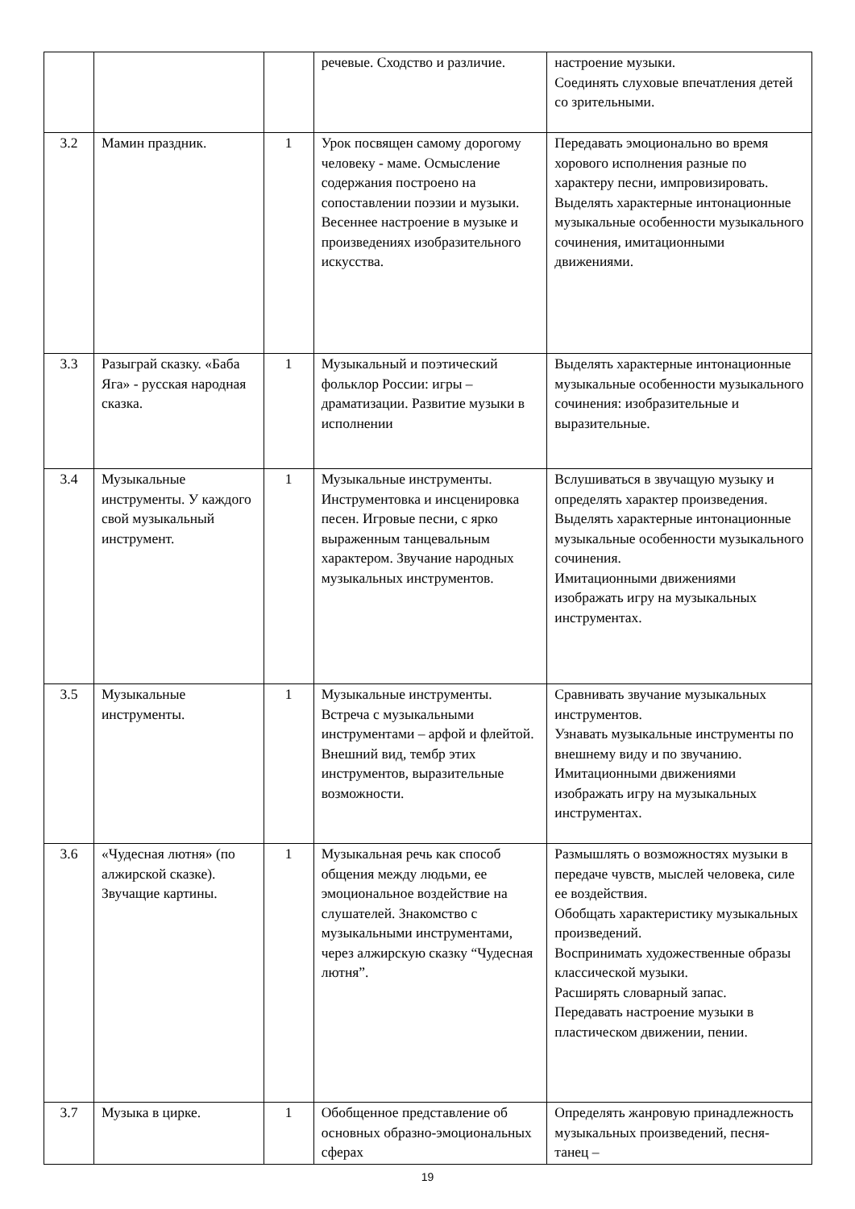| | | | речевые. Сходство и различие. | настроение музыки. Соединять слуховые впечатления детей со зрительными. |
| 3.2 | Мамин праздник. | 1 | Урок посвящен самому дорогому человеку - маме. Осмысление содержания построено на сопоставлении поэзии и музыки. Весеннее настроение в музыке и произведениях изобразительного искусства. | Передавать эмоционально во время хорового исполнения разные по характеру песни, импровизировать. Выделять характерные интонационные музыкальные особенности музыкального сочинения, имитационными движениями. |
| 3.3 | Разыграй сказку. «Баба Яга» - русская народная сказка. | 1 | Музыкальный и поэтический фольклор России: игры – драматизации. Развитие музыки в исполнении | Выделять характерные интонационные музыкальные особенности музыкального сочинения: изобразительные и выразительные. |
| 3.4 | Музыкальные инструменты. У каждого свой музыкальный инструмент. | 1 | Музыкальные инструменты. Инструментовка и инсценировка песен. Игровые песни, с ярко выраженным танцевальным характером. Звучание народных музыкальных инструментов. | Вслушиваться в звучащую музыку и определять характер произведения. Выделять характерные интонационные музыкальные особенности музыкального сочинения. Имитационными движениями изображать игру на музыкальных инструментах. |
| 3.5 | Музыкальные инструменты. | 1 | Музыкальные инструменты. Встреча с музыкальными инструментами – арфой и флейтой. Внешний вид, тембр этих инструментов, выразительные возможности. | Сравнивать звучание музыкальных инструментов. Узнавать музыкальные инструменты по внешнему виду и по звучанию. Имитационными движениями изображать игру на музыкальных инструментах. |
| 3.6 | «Чудесная лютня» (по алжирской сказке). Звучащие картины. | 1 | Музыкальная речь как способ общения между людьми, ее эмоциональное воздействие на слушателей. Знакомство с музыкальными инструментами, через алжирскую сказку “Чудесная лютня”. | Размышлять о возможностях музыки в передаче чувств, мыслей человека, силе ее воздействия. Обобщать характеристику музыкальных произведений. Воспринимать художественные образы классической музыки. Расширять словарный запас. Передавать настроение музыки в пластическом движении, пении. |
| 3.7 | Музыка в цирке. | 1 | Обобщенное представление об основных образно-эмоциональных сферах | Определять жанровую принадлежность музыкальных произведений, песня- танец – |
19